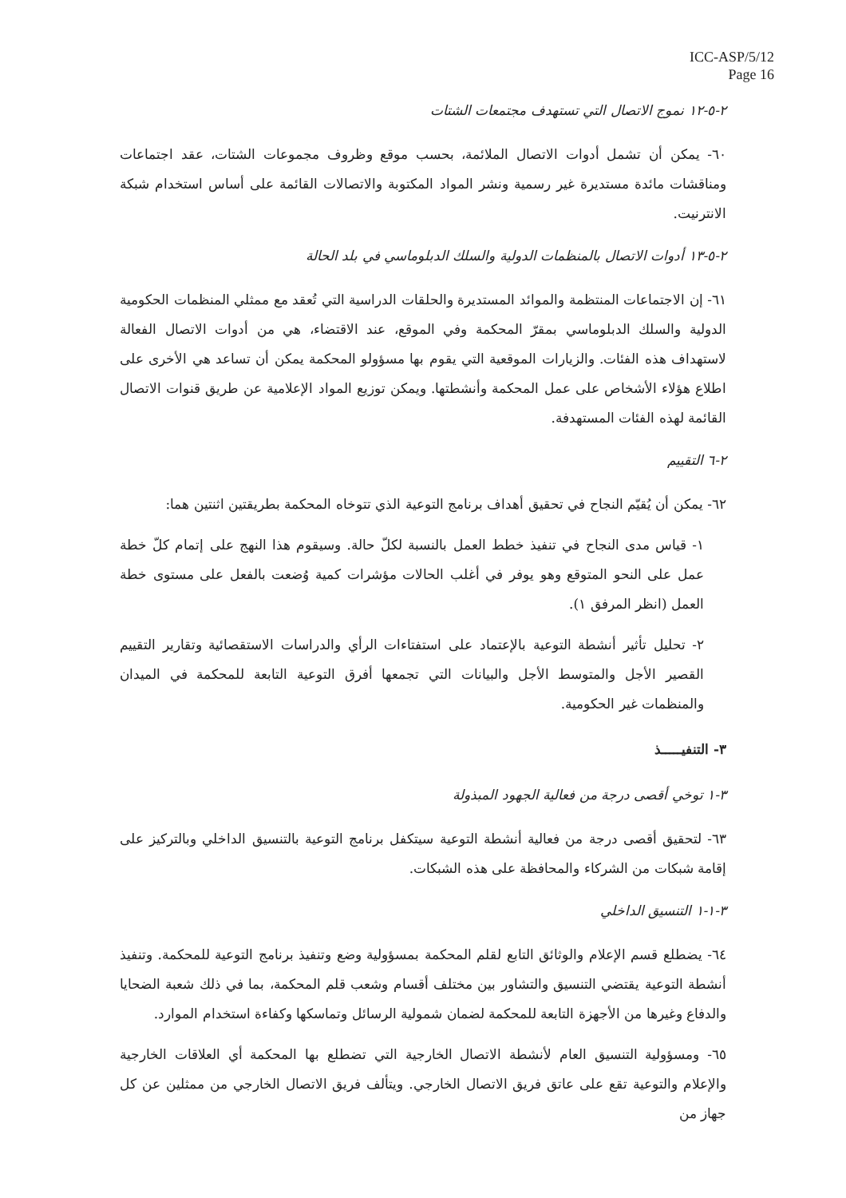ICC-ASP/5/12
Page 16
٢-٥-١٢ نموج الاتصال التي تستهدف مجتمعات الشتات
٦٠- يمكن أن تشمل أدوات الاتصال الملائمة، بحسب موقع وظروف مجموعات الشتات، عقد اجتماعات ومناقشات مائدة مستديرة غير رسمية ونشر المواد المكتوبة والاتصالات القائمة على أساس استخدام شبكة الانترنيت.
٢-٥-١٣ أدوات الاتصال بالمنظمات الدولية والسلك الدبلوماسي في بلد الحالة
٦١- إن الاجتماعات المنتظمة والموائد المستديرة والحلقات الدراسية التي تُعقد مع ممثلي المنظمات الحكومية الدولية والسلك الدبلوماسي بمقرّ المحكمة وفي الموقع، عند الاقتضاء، هي من أدوات الاتصال الفعالة لاستهداف هذه الفئات. والزيارات الموقعية التي يقوم بها مسؤولو المحكمة يمكن أن تساعد هي الأخرى على اطلاع هؤلاء الأشخاص على عمل المحكمة وأنشطتها. ويمكن توزيع المواد الإعلامية عن طريق قنوات الاتصال القائمة لهذه الفئات المستهدفة.
٢-٦ التقييم
٦٢- يمكن أن يُقيّم النجاح في تحقيق أهداف برنامج التوعية الذي تتوخاه المحكمة بطريقتين اثنتين هما:
١- قياس مدى النجاح في تنفيذ خطط العمل بالنسبة لكلّ حالة. وسيقوم هذا النهج على إتمام كلّ خطة عمل على النحو المتوقع وهو يوفر في أغلب الحالات مؤشرات كمية وُضعت بالفعل على مستوى خطة العمل (انظر المرفق ١).
٢- تحليل تأثير أنشطة التوعية بالإعتماد على استفتاءات الرأي والدراسات الاستقصائية وتقارير التقييم القصير الأجل والمتوسط الأجل والبيانات التي تجمعها أفرق التوعية التابعة للمحكمة في الميدان والمنظمات غير الحكومية.
٣- التنفيـــــذ
٣-١ توخي أقصى درجة من فعالية الجهود المبذولة
٦٣- لتحقيق أقصى درجة من فعالية أنشطة التوعية سيتكفل برنامج التوعية بالتنسيق الداخلي وبالتركيز على إقامة شبكات من الشركاء والمحافظة على هذه الشبكات.
٣-١-١ التنسيق الداخلي
٦٤- يضطلع قسم الإعلام والوثائق التابع لقلم المحكمة بمسؤولية وضع وتنفيذ برنامج التوعية للمحكمة. وتنفيذ أنشطة التوعية يقتضي التنسيق والتشاور بين مختلف أقسام وشعب قلم المحكمة، بما في ذلك شعبة الضحايا والدفاع وغيرها من الأجهزة التابعة للمحكمة لضمان شمولية الرسائل وتماسكها وكفاءة استخدام الموارد.
٦٥- ومسؤولية التنسيق العام لأنشطة الاتصال الخارجية التي تضطلع بها المحكمة أي العلاقات الخارجية والإعلام والتوعية تقع على عاتق فريق الاتصال الخارجي. ويتألف فريق الاتصال الخارجي من ممثلين عن كل جهاز من